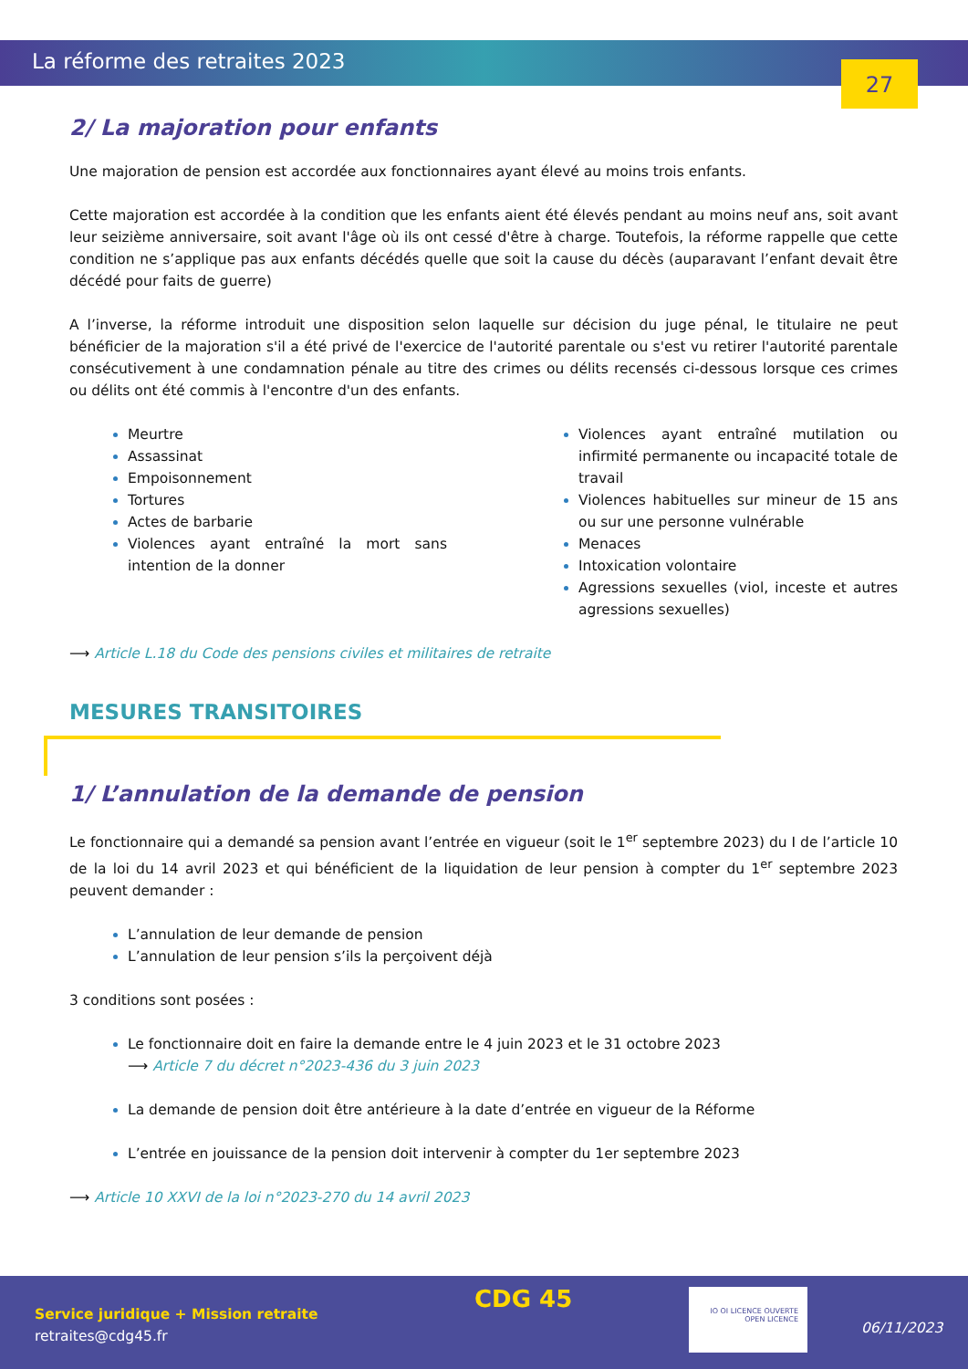La réforme des retraites 2023
27
2/ La majoration pour enfants
Une majoration de pension est accordée aux fonctionnaires ayant élevé au moins trois enfants.
Cette majoration est accordée à la condition que les enfants aient été élevés pendant au moins neuf ans, soit avant leur seizième anniversaire, soit avant l'âge où ils ont cessé d'être à charge. Toutefois, la réforme rappelle que cette condition ne s’applique pas aux enfants décédés quelle que soit la cause du décès (auparavant l’enfant devait être décédé pour faits de guerre)
A l’inverse, la réforme introduit une disposition selon laquelle sur décision du juge pénal, le titulaire ne peut bénéficier de la majoration s'il a été privé de l'exercice de l'autorité parentale ou s'est vu retirer l'autorité parentale consécutivement à une condamnation pénale au titre des crimes ou délits recensés ci-dessous lorsque ces crimes ou délits ont été commis à l'encontre d'un des enfants.
Meurtre
Assassinat
Empoisonnement
Tortures
Actes de barbarie
Violences ayant entraîné la mort sans intention de la donner
Violences ayant entraîné mutilation ou infirmité permanente ou incapacité totale de travail
Violences habituelles sur mineur de 15 ans ou sur une personne vulnérable
Menaces
Intoxication volontaire
Agressions sexuelles (viol, inceste et autres agressions sexuelles)
⟶ Article L.18 du Code des pensions civiles et militaires de retraite
MESURES TRANSITOIRES
1/ L’annulation de la demande de pension
Le fonctionnaire qui a demandé sa pension avant l’entrée en vigueur (soit le 1<sup>er</sup> septembre 2023) du I de l’article 10 de la loi du 14 avril 2023 et qui bénéficient de la liquidation de leur pension à compter du 1<sup>er</sup> septembre 2023 peuvent demander :
L’annulation de leur demande de pension
L’annulation de leur pension s’ils la perçoivent déjà
3 conditions sont posées :
Le fonctionnaire doit en faire la demande entre le 4 juin 2023 et le 31 octobre 2023
⟶ Article 7 du décret n°2023-436 du 3 juin 2023
La demande de pension doit être antérieure à la date d’entrée en vigueur de la Réforme
L’entrée en jouissance de la pension doit intervenir à compter du 1er septembre 2023
⟶ Article 10 XXVI de la loi n°2023-270 du 14 avril 2023
Service juridique + Mission retraite
retraites@cdg45.fr
CDG 45
IO OI LICENCE OUVERTE
OPEN LICENCE
06/11/2023